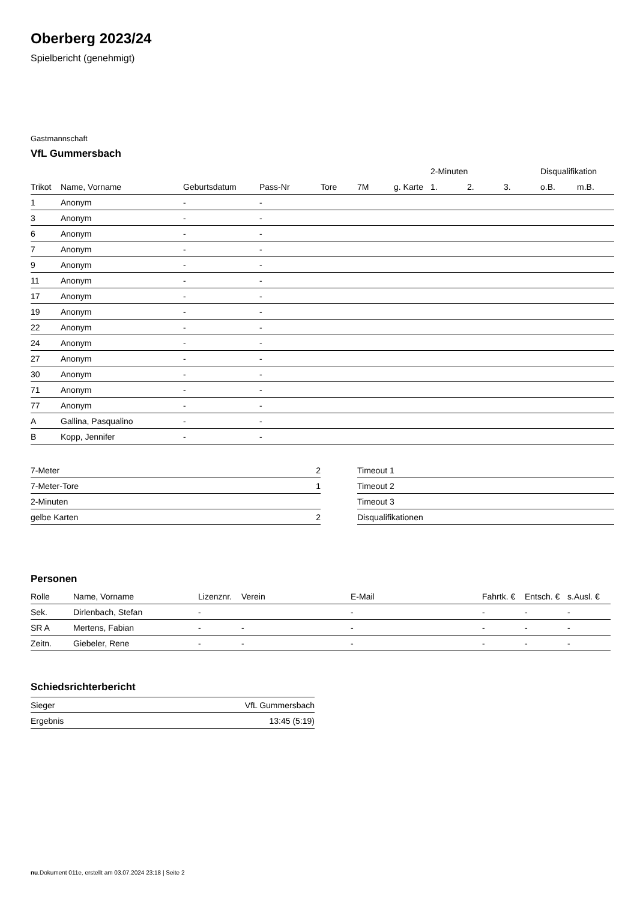Oberberg 2023/24
Spielbericht (genehmigt)
Gastmannschaft
VfL Gummersbach
| | | | | | | | 2-Minuten | | | Disqualifikation | |
| --- | --- | --- | --- | --- | --- | --- | --- | --- | --- | --- | --- |
| Trikot | Name, Vorname | Geburtsdatum | Pass-Nr | Tore | 7M | g. Karte | 1. | 2. | 3. | o.B. | m.B. |
| 1 | Anonym | - | - | | | | | | | | |
| 3 | Anonym | - | - | | | | | | | | |
| 6 | Anonym | - | - | | | | | | | | |
| 7 | Anonym | - | - | | | | | | | | |
| 9 | Anonym | - | - | | | | | | | | |
| 11 | Anonym | - | - | | | | | | | | |
| 17 | Anonym | - | - | | | | | | | | |
| 19 | Anonym | - | - | | | | | | | | |
| 22 | Anonym | - | - | | | | | | | | |
| 24 | Anonym | - | - | | | | | | | | |
| 27 | Anonym | - | - | | | | | | | | |
| 30 | Anonym | - | - | | | | | | | | |
| 71 | Anonym | - | - | | | | | | | | |
| 77 | Anonym | - | - | | | | | | | | |
| A | Gallina, Pasqualino | - | - | | | | | | | | |
| B | Kopp, Jennifer | - | - | | | | | | | | |
| 7-Meter | 2 |
| 7-Meter-Tore | 1 |
| 2-Minuten | |
| gelbe Karten | 2 |
| Timeout 1 |
| Timeout 2 |
| Timeout 3 |
| Disqualifikationen |
Personen
| Rolle | Name, Vorname | Lizenznr. | Verein | E-Mail | Fahrtk. € | Entsch. € | s.Ausl. € |
| --- | --- | --- | --- | --- | --- | --- | --- |
| Sek. | Dirlenbach, Stefan | - | | - | - | - | - |
| SR A | Mertens, Fabian | - | - | - | - | - | - |
| Zeitn. | Giebeler, Rene | - | - | - | - | - | - |
Schiedsrichterbericht
| Sieger | VfL Gummersbach |
| Ergebnis | 13:45 (5:19) |
nu.Dokument 011e, erstellt am 03.07.2024 23:18 | Seite 2